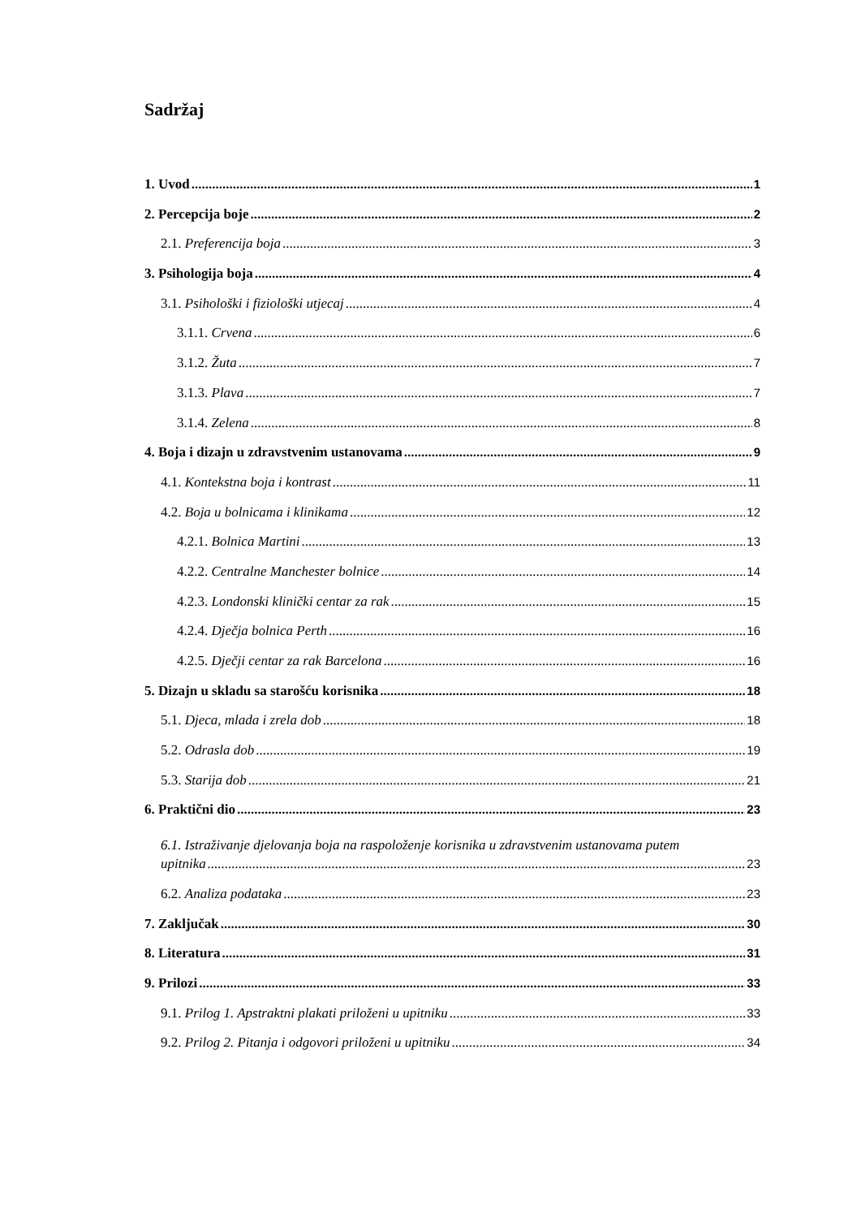Sadržaj
1. Uvod 1
2. Percepcija boje 2
2.1. Preferencija boja 3
3. Psihologija boja 4
3.1. Psihološki i fiziološki utjecaj 4
3.1.1. Crvena 6
3.1.2. Žuta 7
3.1.3. Plava 7
3.1.4. Zelena 8
4. Boja i dizajn u zdravstvenim ustanovama 9
4.1. Kontekstna boja i kontrast 11
4.2. Boja u bolnicama i klinikama 12
4.2.1. Bolnica Martini 13
4.2.2. Centralne Manchester bolnice 14
4.2.3. Londonski klinički centar za rak 15
4.2.4. Dječja bolnica Perth 16
4.2.5. Dječji centar za rak Barcelona 16
5. Dizajn u skladu sa starošću korisnika 18
5.1. Djeca, mlada i zrela dob 18
5.2. Odrasla dob 19
5.3. Starija dob 21
6. Praktični dio 23
6.1. Istraživanje djelovanja boja na raspoloženje korisnika u zdravstvenim ustanovama putem
upitnika 23
6.2. Analiza podataka 23
7. Zaključak 30
8. Literatura 31
9. Prilozi 33
9.1. Prilog 1. Apstraktni plakati priloženi u upitniku 33
9.2. Prilog 2. Pitanja i odgovori priloženi u upitniku 34